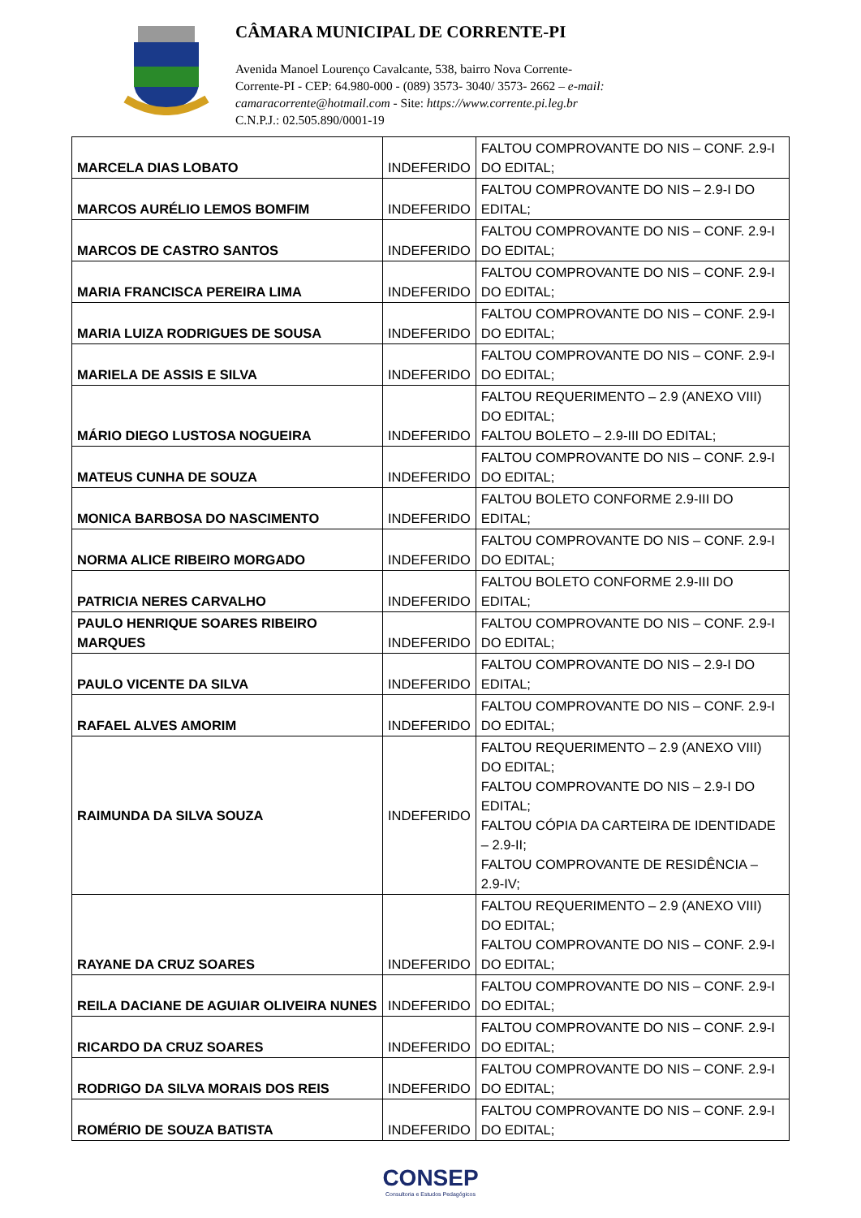CÂMARA MUNICIPAL DE CORRENTE-PI
Avenida Manoel Lourenço Cavalcante, 538, bairro Nova Corrente-
Corrente-PI - CEP: 64.980-000 - (089) 3573- 3040/ 3573- 2662 – e-mail:
camaracorrente@hotmail.com - Site: https://www.corrente.pi.leg.br
C.N.P.J.: 02.505.890/0001-19
| MARCELA DIAS LOBATO | INDEFERIDO | FALTOU COMPROVANTE DO NIS – CONF. 2.9-I DO EDITAL; |
| MARCOS AURÉLIO LEMOS BOMFIM | INDEFERIDO | FALTOU COMPROVANTE DO NIS – 2.9-I DO EDITAL; |
| MARCOS DE CASTRO SANTOS | INDEFERIDO | FALTOU COMPROVANTE DO NIS – CONF. 2.9-I DO EDITAL; |
| MARIA FRANCISCA PEREIRA LIMA | INDEFERIDO | FALTOU COMPROVANTE DO NIS – CONF. 2.9-I DO EDITAL; |
| MARIA LUIZA RODRIGUES DE SOUSA | INDEFERIDO | FALTOU COMPROVANTE DO NIS – CONF. 2.9-I DO EDITAL; |
| MARIELA DE ASSIS E SILVA | INDEFERIDO | FALTOU COMPROVANTE DO NIS – CONF. 2.9-I DO EDITAL; |
| MÁRIO DIEGO LUSTOSA NOGUEIRA | INDEFERIDO | FALTOU REQUERIMENTO – 2.9 (ANEXO VIII) DO EDITAL; FALTOU BOLETO – 2.9-III DO EDITAL; |
| MATEUS CUNHA DE SOUZA | INDEFERIDO | FALTOU COMPROVANTE DO NIS – CONF. 2.9-I DO EDITAL; |
| MONICA BARBOSA DO NASCIMENTO | INDEFERIDO | FALTOU BOLETO CONFORME 2.9-III DO EDITAL; |
| NORMA ALICE RIBEIRO MORGADO | INDEFERIDO | FALTOU COMPROVANTE DO NIS – CONF. 2.9-I DO EDITAL; |
| PATRICIA NERES CARVALHO | INDEFERIDO | FALTOU BOLETO CONFORME 2.9-III DO EDITAL; |
| PAULO HENRIQUE SOARES RIBEIRO MARQUES | INDEFERIDO | FALTOU COMPROVANTE DO NIS – CONF. 2.9-I DO EDITAL; |
| PAULO VICENTE DA SILVA | INDEFERIDO | FALTOU COMPROVANTE DO NIS – 2.9-I DO EDITAL; |
| RAFAEL ALVES AMORIM | INDEFERIDO | FALTOU COMPROVANTE DO NIS – CONF. 2.9-I DO EDITAL; |
| RAIMUNDA DA SILVA SOUZA | INDEFERIDO | FALTOU REQUERIMENTO – 2.9 (ANEXO VIII) DO EDITAL; FALTOU COMPROVANTE DO NIS – 2.9-I DO EDITAL; FALTOU CÓPIA DA CARTEIRA DE IDENTIDADE – 2.9-II; FALTOU COMPROVANTE DE RESIDÊNCIA – 2.9-IV; |
| RAYANE DA CRUZ SOARES | INDEFERIDO | FALTOU REQUERIMENTO – 2.9 (ANEXO VIII) DO EDITAL; FALTOU COMPROVANTE DO NIS – CONF. 2.9-I DO EDITAL; |
| REILA DACIANE DE AGUIAR OLIVEIRA NUNES | INDEFERIDO | FALTOU COMPROVANTE DO NIS – CONF. 2.9-I DO EDITAL; |
| RICARDO DA CRUZ SOARES | INDEFERIDO | FALTOU COMPROVANTE DO NIS – CONF. 2.9-I DO EDITAL; |
| RODRIGO DA SILVA MORAIS DOS REIS | INDEFERIDO | FALTOU COMPROVANTE DO NIS – CONF. 2.9-I DO EDITAL; |
| ROMÉRIO DE SOUZA BATISTA | INDEFERIDO | FALTOU COMPROVANTE DO NIS – CONF. 2.9-I DO EDITAL; |
CONSEP
Consultoria e Estudos Pedagógicos